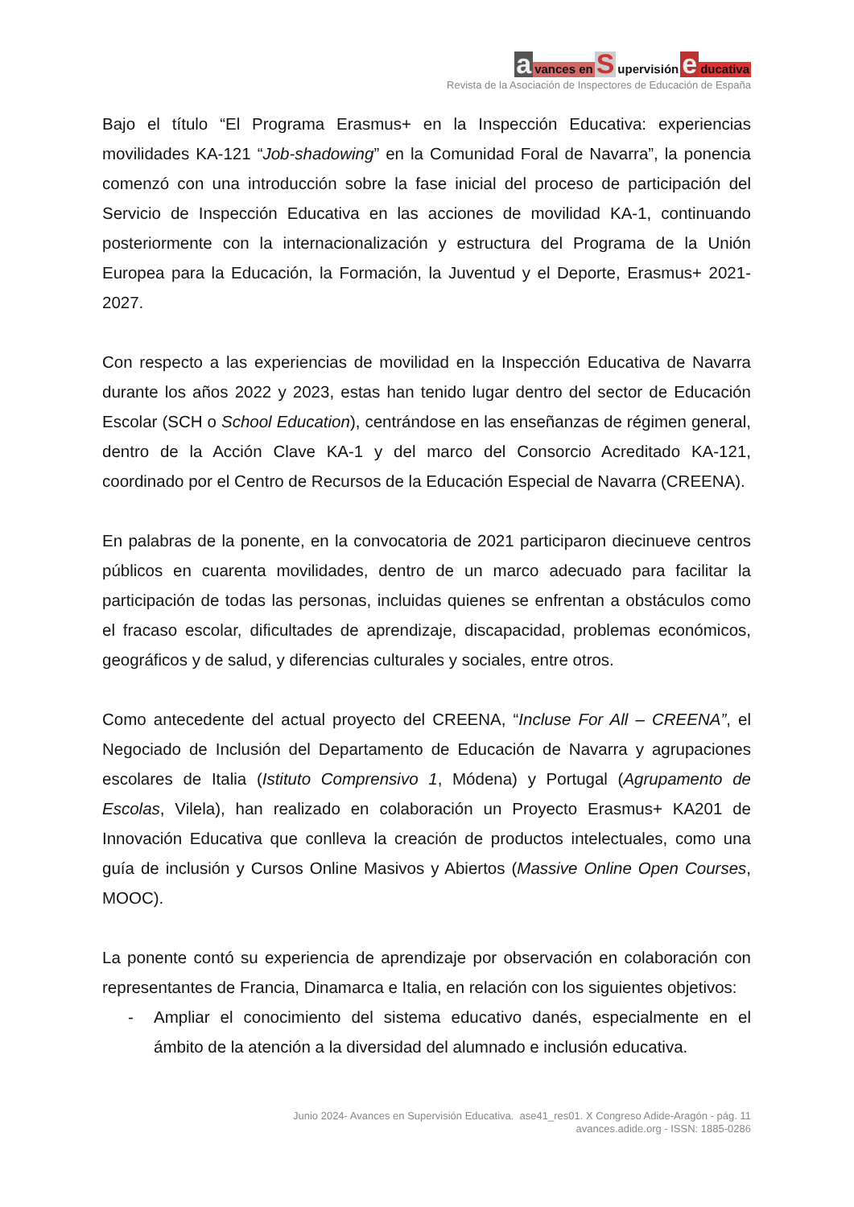avances en S upervisión e ducativa
Revista de la Asociación de Inspectores de Educación de España
Bajo el título “El Programa Erasmus+ en la Inspección Educativa: experiencias movilidades KA-121 “Job-shadowing” en la Comunidad Foral de Navarra”, la ponencia comenzó con una introducción sobre la fase inicial del proceso de participación del Servicio de Inspección Educativa en las acciones de movilidad KA-1, continuando posteriormente con la internacionalización y estructura del Programa de la Unión Europea para la Educación, la Formación, la Juventud y el Deporte, Erasmus+ 2021-2027.
Con respecto a las experiencias de movilidad en la Inspección Educativa de Navarra durante los años 2022 y 2023, estas han tenido lugar dentro del sector de Educación Escolar (SCH o School Education), centrándose en las enseñanzas de régimen general, dentro de la Acción Clave KA-1 y del marco del Consorcio Acreditado KA-121, coordinado por el Centro de Recursos de la Educación Especial de Navarra (CREENA).
En palabras de la ponente, en la convocatoria de 2021 participaron diecinueve centros públicos en cuarenta movilidades, dentro de un marco adecuado para facilitar la participación de todas las personas, incluidas quienes se enfrentan a obstáculos como el fracaso escolar, dificultades de aprendizaje, discapacidad, problemas económicos, geográficos y de salud, y diferencias culturales y sociales, entre otros.
Como antecedente del actual proyecto del CREENA, “Incluse For All – CREENA”, el Negociado de Inclusión del Departamento de Educación de Navarra y agrupaciones escolares de Italia (Istituto Comprensivo 1, Módena) y Portugal (Agrupamento de Escolas, Vilela), han realizado en colaboración un Proyecto Erasmus+ KA201 de Innovación Educativa que conlleva la creación de productos intelectuales, como una guía de inclusión y Cursos Online Masivos y Abiertos (Massive Online Open Courses, MOOC).
La ponente contó su experiencia de aprendizaje por observación en colaboración con representantes de Francia, Dinamarca e Italia, en relación con los siguientes objetivos:
- Ampliar el conocimiento del sistema educativo danés, especialmente en el ámbito de la atención a la diversidad del alumnado e inclusión educativa.
Junio 2024- Avances en Supervisión Educativa. ase41_res01. X Congreso Adide-Aragón - pág. 11
avances.adide.org - ISSN: 1885-0286